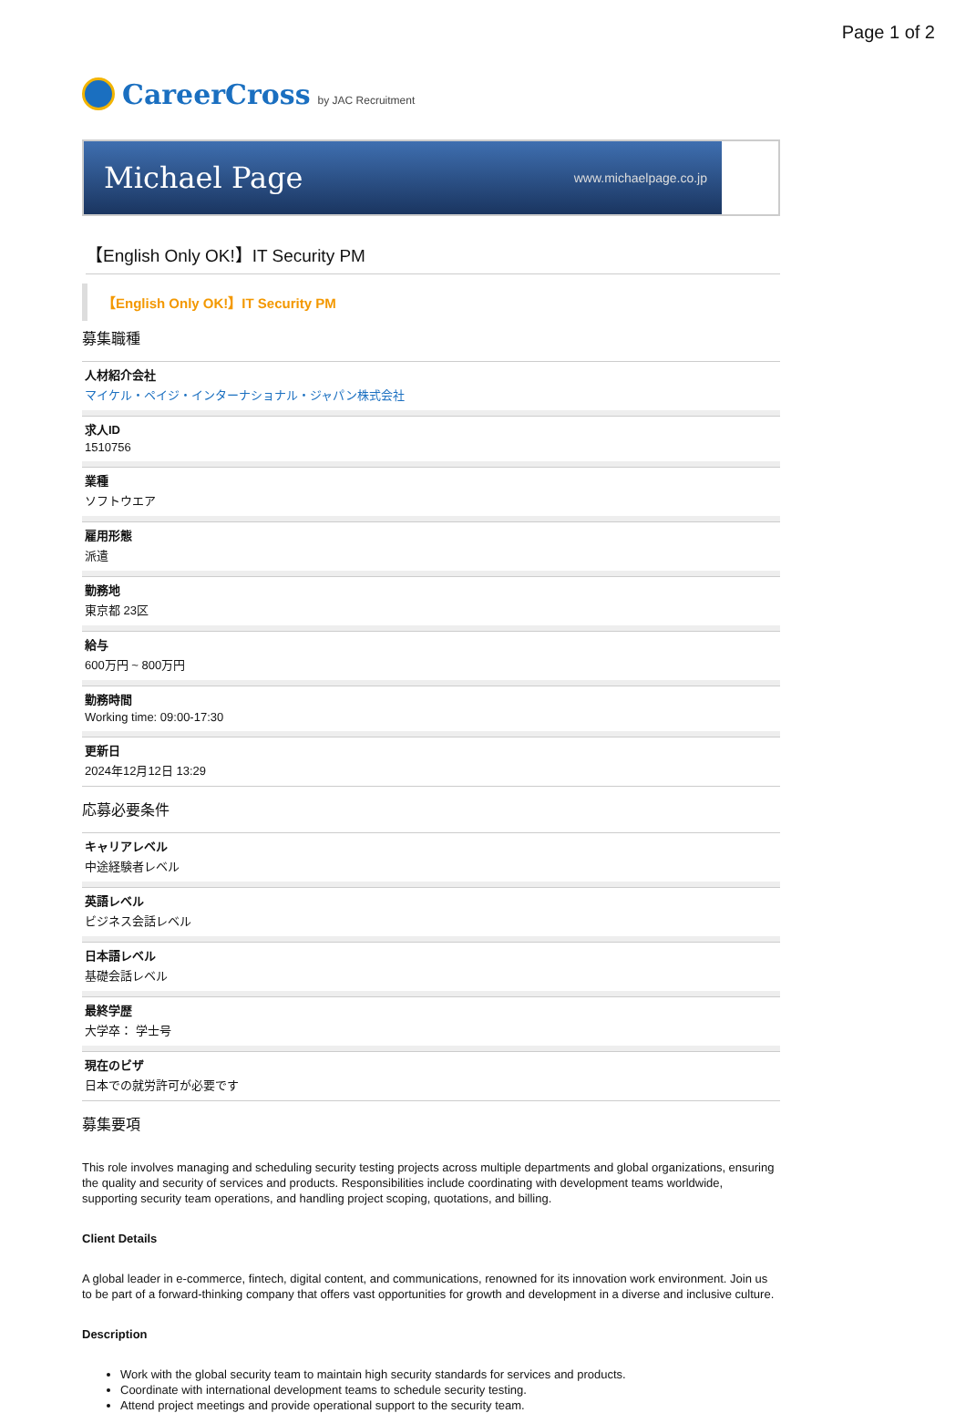Page 1 of 2
CareerCross by JAC Recruitment
Michael Page www.michaelpage.co.jp
【English Only OK!】IT Security PM
【English Only OK!】IT Security PM
募集職種
人材紹介会社
マイケル・ペイジ・インターナショナル・ジャパン株式会社
求人ID
1510756
業種
ソフトウエア
雇用形態
派遣
勤務地
東京都 23区
給与
600万円 ~ 800万円
勤務時間
Working time: 09:00-17:30
更新日
2024年12月12日 13:29
応募必要条件
キャリアレベル
中途経験者レベル
英語レベル
ビジネス会話レベル
日本語レベル
基礎会話レベル
最終学歴
大学卒： 学士号
現在のビザ
日本での就労許可が必要です
募集要項
This role involves managing and scheduling security testing projects across multiple departments and global organizations, ensuring the quality and security of services and products. Responsibilities include coordinating with development teams worldwide, supporting security team operations, and handling project scoping, quotations, and billing.
Client Details
A global leader in e-commerce, fintech, digital content, and communications, renowned for its innovation work environment. Join us to be part of a forward-thinking company that offers vast opportunities for growth and development in a diverse and inclusive culture.
Description
Work with the global security team to maintain high security standards for services and products.
Coordinate with international development teams to schedule security testing.
Attend project meetings and provide operational support to the security team.